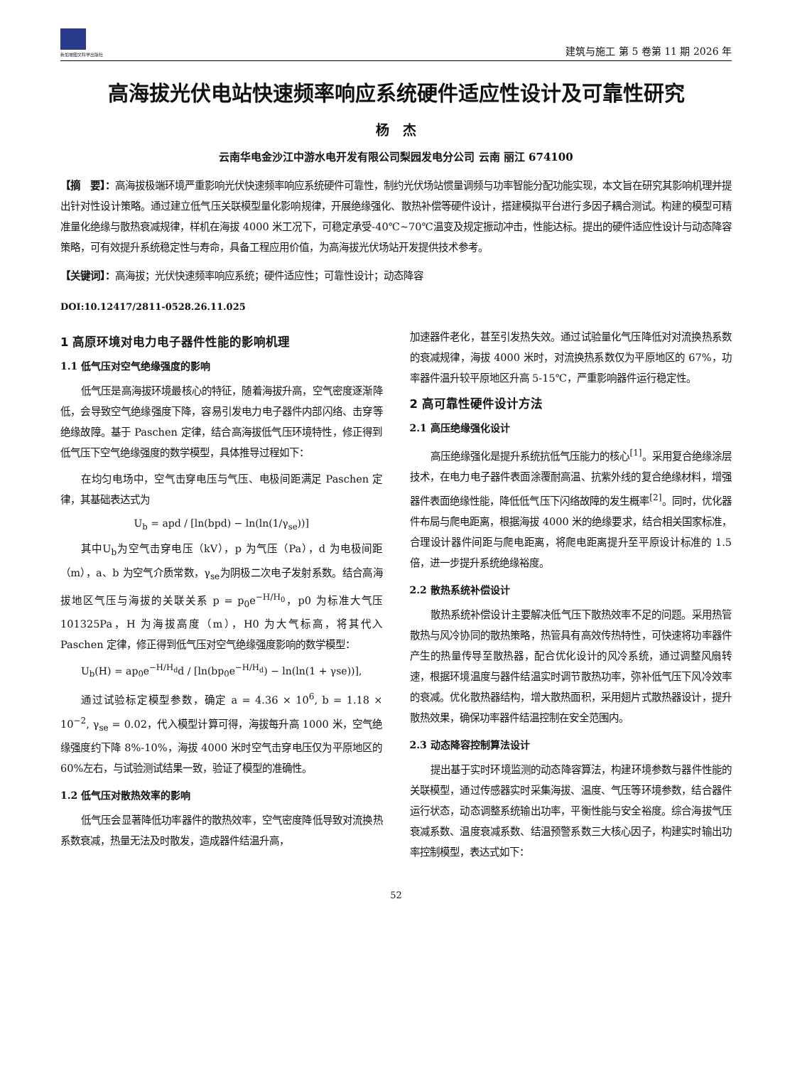新加坡图文科学出版社
建筑与施工 第 5 卷第 11 期 2026 年
高海拔光伏电站快速频率响应系统硬件适应性设计及可靠性研究
杨　杰
云南华电金沙江中游水电开发有限公司梨园发电分公司 云南 丽江 674100
【摘　要】：高海拔极端环境严重影响光伏快速频率响应系统硬件可靠性，制约光伏场站惯量调频与功率智能分配功能实现，本文旨在研究其影响机理并提出针对性设计策略。通过建立低气压关联模型量化影响规律，开展绝缘强化、散热补偿等硬件设计，搭建模拟平台进行多因子耦合测试。构建的模型可精准量化绝缘与散热衰减规律，样机在海拔 4000 米工况下，可稳定承受-40℃~70℃温变及规定振动冲击，性能达标。提出的硬件适应性设计与动态降容策略，可有效提升系统稳定性与寿命，具备工程应用价值，为高海拔光伏场站开发提供技术参考。
【关键词】：高海拔；光伏快速频率响应系统；硬件适应性；可靠性设计；动态降容
DOI:10.12417/2811-0528.26.11.025
1 高原环境对电力电子器件性能的影响机理
1.1 低气压对空气绝缘强度的影响
低气压是高海拔环境最核心的特征，随着海拔升高，空气密度逐渐降低，会导致空气绝缘强度下降，容易引发电力电子器件内部闪络、击穿等绝缘故障。基于 Paschen 定律，结合高海拔低气压环境特性，修正得到低气压下空气绝缘强度的数学模型，具体推导过程如下：
在均匀电场中，空气击穿电压与气压、电极间距满足 Paschen 定律，其基础表达式为
U<sub>b</sub> = apd / [ln(bpd) − ln(ln(1/γ<sub>se</sub>))]
其中U<sub>b</sub>为空气击穿电压（kV），p 为气压（Pa），d 为电极间距（m），a、b 为空气介质常数，γ<sub>se</sub>为阴极二次电子发射系数。结合高海拔地区气压与海拔的关联关系 p = p<sub>0</sub>e<sup>−H/H<sub>0</sub></sup>，p0 为标准大气压 101325Pa，H 为海拔高度（m），H0 为大气标高，将其代入 Paschen 定律，修正得到低气压对空气绝缘强度影响的数学模型：
U<sub>b</sub>(H) = ap<sub>0</sub>e<sup>−H/H<sub>d</sub></sup>d / [ln(bp<sub>0</sub>e<sup>−H/H<sub>d</sub></sup>) − ln(ln(1 + γse))],
通过试验标定模型参数，确定 a = 4.36 × 10<sup>6</sup>, b = 1.18 × 10<sup>−2</sup>, γ<sub>se</sub> = 0.02，代入模型计算可得，海拔每升高 1000 米，空气绝缘强度约下降 8%-10%，海拔 4000 米时空气击穿电压仅为平原地区的 60%左右，与试验测试结果一致，验证了模型的准确性。
1.2 低气压对散热效率的影响
低气压会显著降低功率器件的散热效率，空气密度降低导致对流换热系数衰减，热量无法及时散发，造成器件结温升高，
加速器件老化，甚至引发热失效。通过试验量化气压降低对对流换热系数的衰减规律，海拔 4000 米时，对流换热系数仅为平原地区的 67%，功率器件温升较平原地区升高 5-15℃，严重影响器件运行稳定性。
2 高可靠性硬件设计方法
2.1 高压绝缘强化设计
高压绝缘强化是提升系统抗低气压能力的核心<sup>[1]</sup>。采用复合绝缘涂层技术，在电力电子器件表面涂覆耐高温、抗紫外线的复合绝缘材料，增强器件表面绝缘性能，降低低气压下闪络故障的发生概率<sup>[2]</sup>。同时，优化器件布局与爬电距离，根据海拔 4000 米的绝缘要求，结合相关国家标准，合理设计器件间距与爬电距离，将爬电距离提升至平原设计标准的 1.5 倍，进一步提升系统绝缘裕度。
2.2 散热系统补偿设计
散热系统补偿设计主要解决低气压下散热效率不足的问题。采用热管散热与风冷协同的散热策略，热管具有高效传热特性，可快速将功率器件产生的热量传导至散热器，配合优化设计的风冷系统，通过调整风扇转速，根据环境温度与器件结温实时调节散热功率，弥补低气压下风冷效率的衰减。优化散热器结构，增大散热面积，采用翅片式散热器设计，提升散热效果，确保功率器件结温控制在安全范围内。
2.3 动态降容控制算法设计
提出基于实时环境监测的动态降容算法，构建环境参数与器件性能的关联模型，通过传感器实时采集海拔、温度、气压等环境参数，结合器件运行状态，动态调整系统输出功率，平衡性能与安全裕度。综合海拔气压衰减系数、温度衰减系数、结温预警系数三大核心因子，构建实时输出功率控制模型，表达式如下：
52